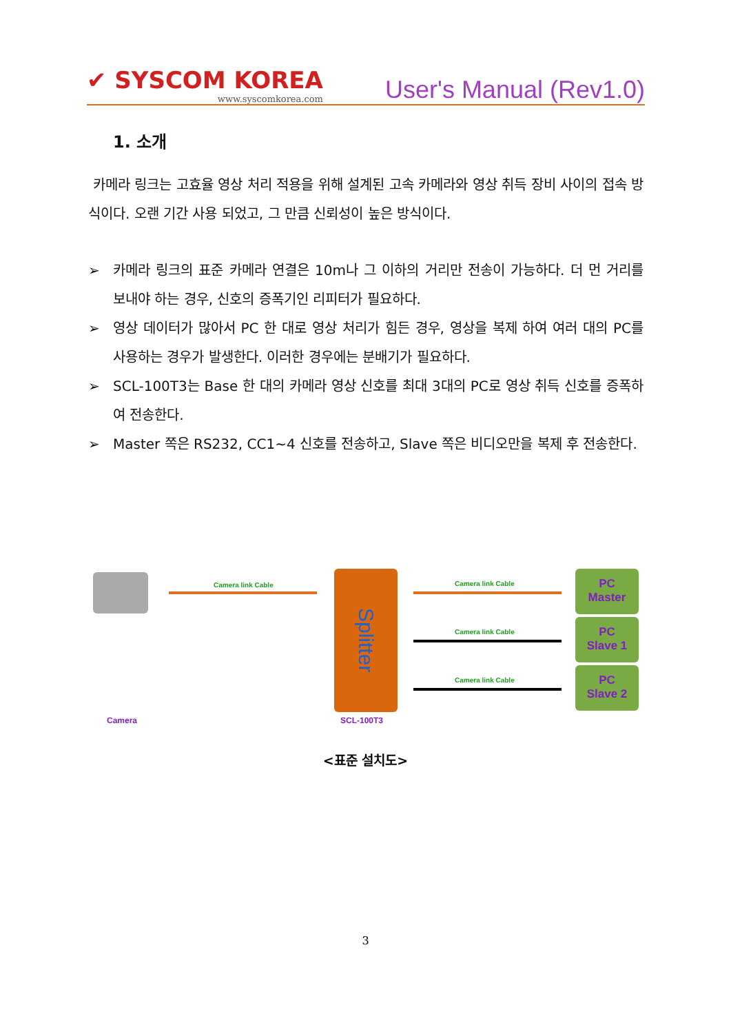✔ SYSCOM KOREA
www.syscomkorea.com
User's Manual (Rev1.0)
1. 소개
카메라 링크는 고효율 영상 처리 적용을 위해 설계된 고속 카메라와 영상 취득 장비 사이의 접속 방식이다. 오랜 기간 사용 되었고, 그 만큼 신뢰성이 높은 방식이다.
➢ 카메라 링크의 표준 카메라 연결은 10m나 그 이하의 거리만 전송이 가능하다. 더 먼 거리를 보내야 하는 경우, 신호의 증폭기인 리피터가 필요하다.
➢ 영상 데이터가 많아서 PC 한 대로 영상 처리가 힘든 경우, 영상을 복제 하여 여러 대의 PC를 사용하는 경우가 발생한다. 이러한 경우에는 분배기가 필요하다.
➢ SCL-100T3는 Base 한 대의 카메라 영상 신호를 최대 3대의 PC로 영상 취득 신호를 증폭하여 전송한다.
➢ Master 쪽은 RS232, CC1~4 신호를 전송하고, Slave 쪽은 비디오만을 복제 후 전송한다.
Camera link Cable
Splitter
Camera link Cable
Camera link Cable
Camera link Cable
PC
Master
PC
Slave 1
PC
Slave 2
Camera SCL-100T3
<표준 설치도>
3